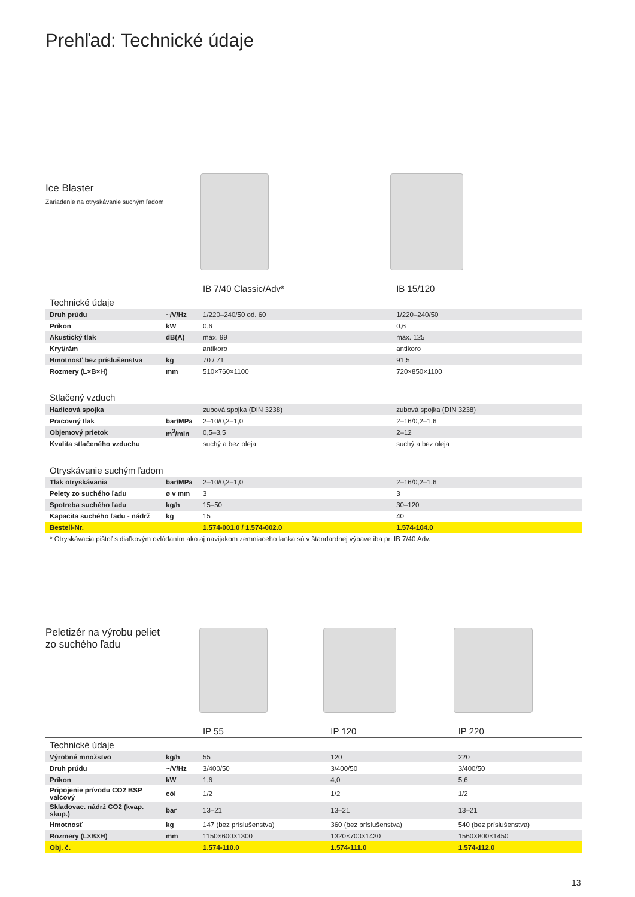Prehľad: Technické údaje
Ice Blaster
Zariadenie na otryskávanie suchým ľadom
| | | IB 7/40 Classic/Adv* | IB 15/120 |
| Technické údaje | | | |
| Druh prúdu | ~/V/Hz | 1/220–240/50 od. 60 | 1/220–240/50 |
| Príkon | kW | 0,6 | 0,6 |
| Akustický tlak | dB(A) | max. 99 | max. 125 |
| Kryt/rám | | antikoro | antikoro |
| Hmotnosť bez príslušenstva | kg | 70 / 71 | 91,5 |
| Rozmery (L×B×H) | mm | 510×760×1100 | 720×850×1100 |
| Stlačený vzduch | | | |
| Hadicová spojka | | zubová spojka (DIN 3238) | zubová spojka (DIN 3238) |
| Pracovný tlak | bar/MPa | 2–10/0,2–1,0 | 2–16/0,2–1,6 |
| Objemový prietok | m<sup>3</sup>/min | 0,5–3,5 | 2–12 |
| Kvalita stlačeného vzduchu | | suchý a bez oleja | suchý a bez oleja |
| Otryskávanie suchým ľadom | | | |
| Tlak otryskávania | bar/MPa | 2–10/0,2–1,0 | 2–16/0,2–1,6 |
| Pelety zo suchého ľadu | ø v mm | 3 | 3 |
| Spotreba suchého ľadu | kg/h | 15–50 | 30–120 |
| Kapacita suchého ľadu - nádrž | kg | 15 | 40 |
| Bestell-Nr. | | 1.574-001.0 / 1.574-002.0 | 1.574-104.0 |
| * Otryskávacia pištoľ s diaľkovým ovládaním ako aj navijakom zemniaceho lanka sú v štandardnej výbave iba pri IB 7/40 Adv. | | | |
Peletizér na výrobu peliet
zo suchého ľadu
| | | IP 55 | IP 120 | IP 220 |
| Technické údaje | | | | |
| Výrobné množstvo | kg/h | 55 | 120 | 220 |
| Druh prúdu | ~/V/Hz | 3/400/50 | 3/400/50 | 3/400/50 |
| Príkon | kW | 1,6 | 4,0 | 5,6 |
| Pripojenie prívodu CO2 BSP valcový | cól | 1/2 | 1/2 | 1/2 |
| Skladovac. nádrž CO2 (kvap. skup.) | bar | 13–21 | 13–21 | 13–21 |
| Hmotnosť | kg | 147 (bez príslušenstva) | 360 (bez príslušenstva) | 540 (bez príslušenstva) |
| Rozmery (L×B×H) | mm | 1150×600×1300 | 1320×700×1430 | 1560×800×1450 |
| Obj. č. | | 1.574-110.0 | 1.574-111.0 | 1.574-112.0 |
13